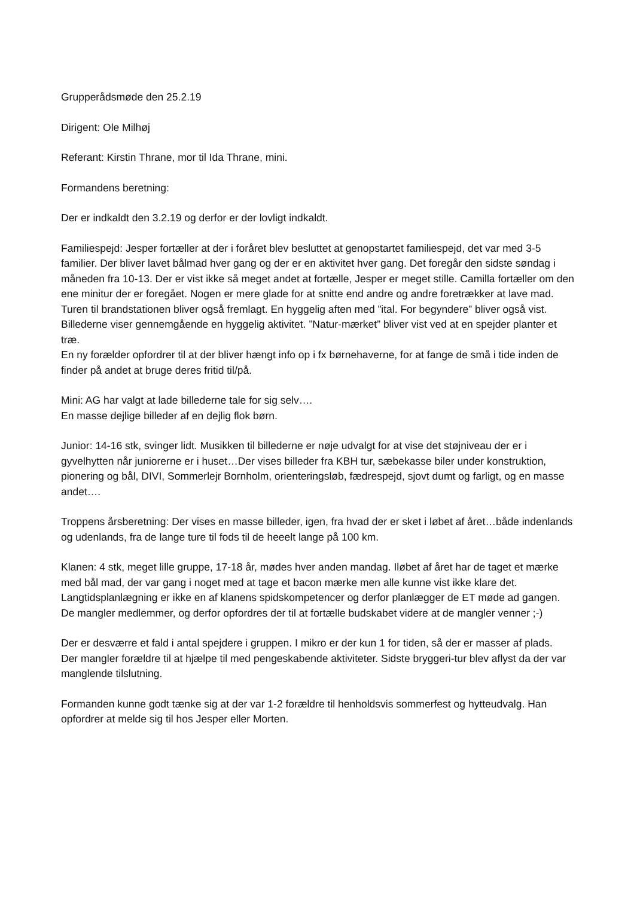Grupperådsmøde den 25.2.19
Dirigent: Ole Milhøj
Referant: Kirstin Thrane, mor til Ida Thrane, mini.
Formandens beretning:
Der er indkaldt den 3.2.19 og derfor er der lovligt indkaldt.
Familiespejd: Jesper fortæller at der i foråret blev besluttet at genopstartet familiespejd, det var med 3-5 familier. Der bliver lavet bålmad hver gang og der er en aktivitet hver gang. Det foregår den sidste søndag i måneden fra 10-13. Der er vist ikke så meget andet at fortælle, Jesper er meget stille. Camilla fortæller om den ene minitur der er foregået. Nogen er mere glade for at snitte end andre og andre foretrækker at lave mad. Turen til brandstationen bliver også fremlagt. En hyggelig aften med ”ital. For begyndere” bliver også vist. Billederne viser gennemgående en hyggelig aktivitet. ”Natur-mærket” bliver vist ved at en spejder planter et træ.
En ny forælder opfordrer til at der bliver hængt info op i fx børnehaverne, for at fange de små i tide inden de finder på andet at bruge deres fritid til/på.
Mini: AG har valgt at lade billederne tale for sig selv….
En masse dejlige billeder af en dejlig flok børn.
Junior: 14-16 stk, svinger lidt. Musikken til billederne er nøje udvalgt for at vise det støjniveau der er i gyvelhytten når juniorerne er i huset…Der vises billeder fra KBH tur, sæbekasse biler under konstruktion, pionering og bål, DIVI, Sommerlejr Bornholm, orienteringsløb, fædrespejd, sjovt dumt og farligt, og en masse andet….
Troppens årsberetning: Der vises en masse billeder, igen, fra hvad der er sket i løbet af året…både indenlands og udenlands, fra de lange ture til fods til de heeelt lange på 100 km.
Klanen: 4 stk, meget lille gruppe, 17-18 år, mødes hver anden mandag. Iløbet af året har de taget et mærke med bål mad, der var gang i noget med at tage et bacon mærke men alle kunne vist ikke klare det. Langtidsplanlægning er ikke en af klanens spidskompetencer og derfor planlægger de ET møde ad gangen. De mangler medlemmer, og derfor opfordres der til at fortælle budskabet videre at de mangler venner ;-)
Der er desværre et fald i antal spejdere i gruppen. I mikro er der kun 1 for tiden, så der er masser af plads.
Der mangler forældre til at hjælpe til med pengeskabende aktiviteter. Sidste bryggeri-tur blev aflyst da der var manglende tilslutning.
Formanden kunne godt tænke sig at der var 1-2 forældre til henholdsvis sommerfest og hytteudvalg. Han opfordrer at melde sig til hos Jesper eller Morten.